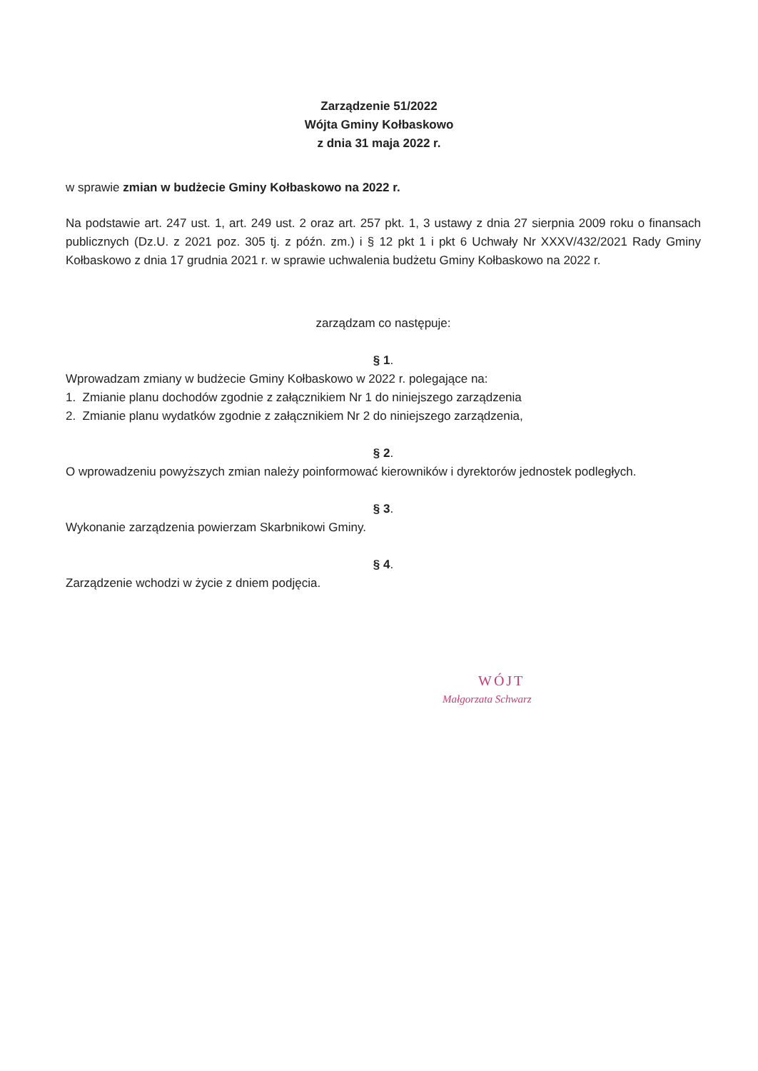Zarządzenie 51/2022
Wójta Gminy Kołbaskowo
z dnia 31 maja 2022 r.
w sprawie zmian w budżecie Gminy Kołbaskowo na 2022 r.
Na podstawie art. 247 ust. 1, art. 249 ust. 2 oraz art. 257 pkt. 1, 3 ustawy z dnia 27 sierpnia 2009 roku o finansach publicznych (Dz.U. z 2021 poz. 305 tj. z późn. zm.) i § 12 pkt 1 i pkt 6 Uchwały Nr XXXV/432/2021 Rady Gminy Kołbaskowo z dnia 17 grudnia 2021 r. w sprawie uchwalenia budżetu Gminy Kołbaskowo na 2022 r.
zarządzam co następuje:
§ 1.
Wprowadzam zmiany w budżecie Gminy Kołbaskowo w 2022 r. polegające na:
1. Zmianie planu dochodów zgodnie z załącznikiem Nr 1 do niniejszego zarządzenia
2. Zmianie planu wydatków zgodnie z załącznikiem Nr 2 do niniejszego zarządzenia,
§ 2.
O wprowadzeniu powyższych zmian należy poinformować kierowników i dyrektorów jednostek podległych.
§ 3.
Wykonanie zarządzenia powierzam Skarbnikowi Gminy.
§ 4.
Zarządzenie wchodzi w życie z dniem podjęcia.
WÓJT
Małgorzata Schwarz